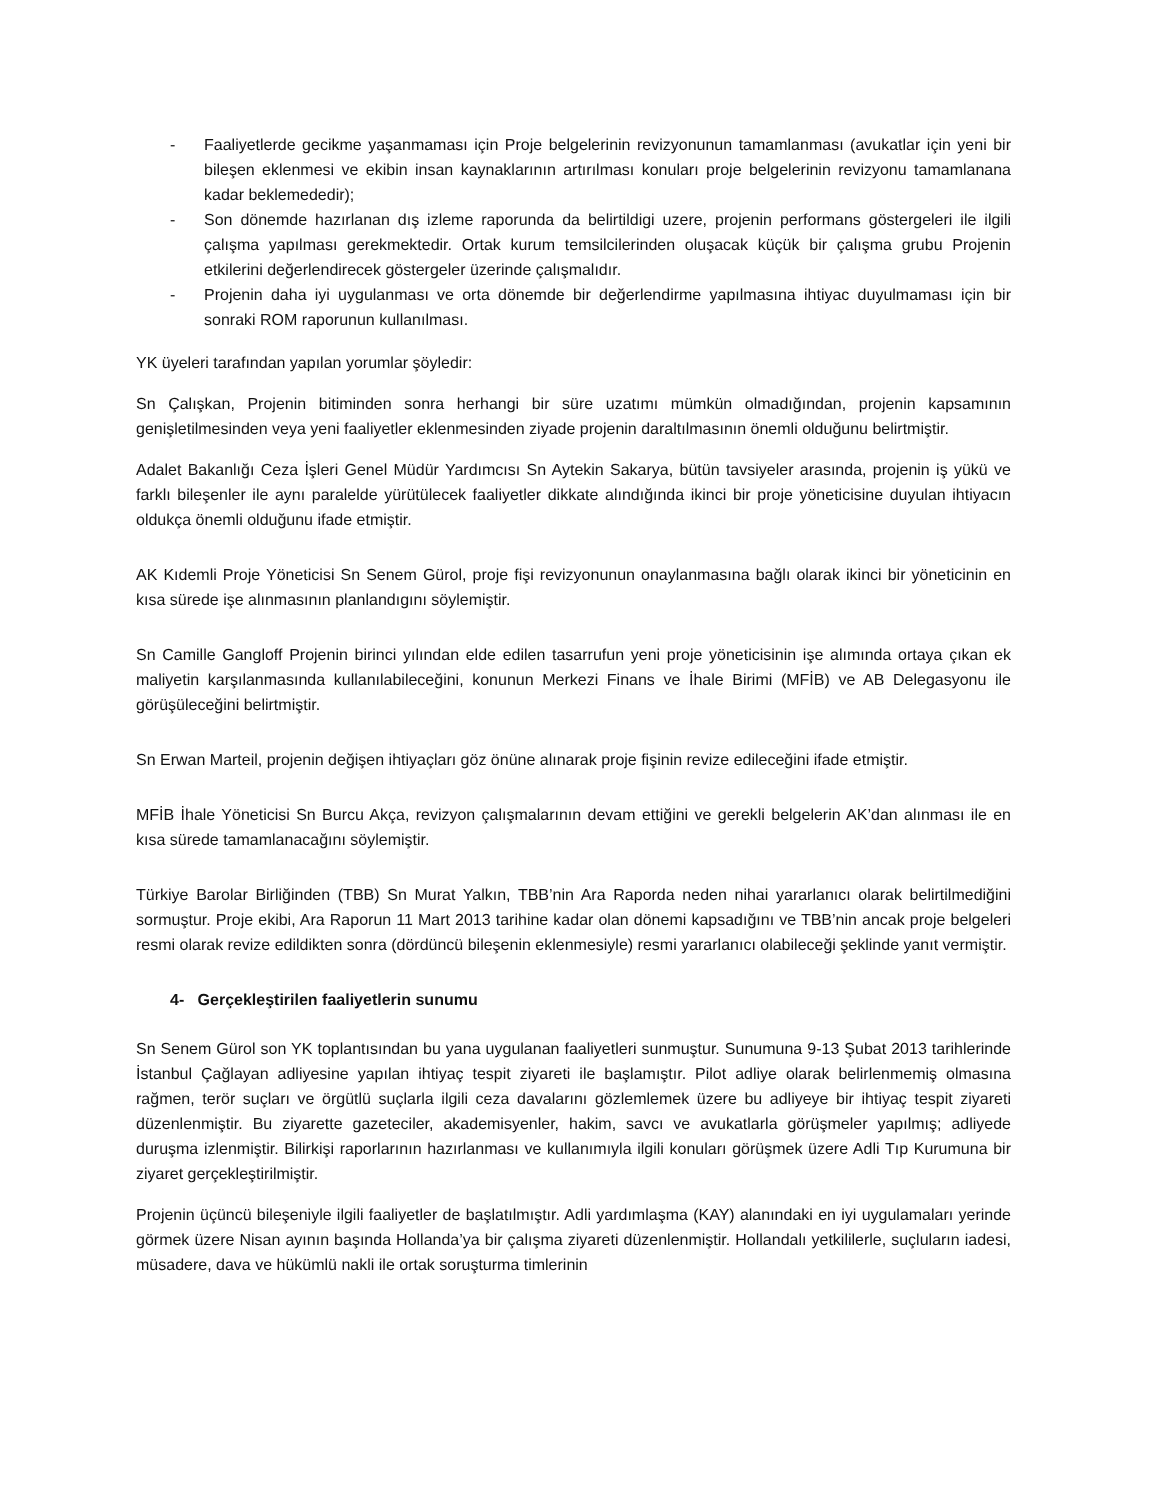- Faaliyetlerde gecikme yaşanmaması için Proje belgelerinin revizyonunun tamamlanması (avukatlar için yeni bir bileşen eklenmesi ve ekibin insan kaynaklarının artırılması konuları proje belgelerinin revizyonu tamamlanana kadar beklemededir);
- Son dönemde hazırlanan dış izleme raporunda da belirtildigi uzere, projenin performans göstergeleri ile ilgili çalışma yapılması gerekmektedir. Ortak kurum temsilcilerinden oluşacak küçük bir çalışma grubu Projenin etkilerini değerlendirecek göstergeler üzerinde çalışmalıdır.
- Projenin daha iyi uygulanması ve orta dönemde bir değerlendirme yapılmasına ihtiyac duyulmaması için bir sonraki ROM raporunun kullanılması.
YK üyeleri tarafından yapılan yorumlar şöyledir:
Sn Çalışkan, Projenin bitiminden sonra herhangi bir süre uzatımı mümkün olmadığından, projenin kapsamının genişletilmesinden veya yeni faaliyetler eklenmesinden ziyade projenin daraltılmasının önemli olduğunu belirtmiştir.
Adalet Bakanlığı Ceza İşleri Genel Müdür Yardımcısı Sn Aytekin Sakarya, bütün tavsiyeler arasında, projenin iş yükü ve farklı bileşenler ile aynı paralelde yürütülecek faaliyetler dikkate alındığında ikinci bir proje yöneticisine duyulan ihtiyacın oldukça önemli olduğunu ifade etmiştir.
AK Kıdemli Proje Yöneticisi Sn Senem Gürol, proje fişi revizyonunun onaylanmasına bağlı olarak ikinci bir yöneticinin en kısa sürede işe alınmasının planlandıgını söylemiştir.
Sn Camille Gangloff Projenin birinci yılından elde edilen tasarrufun yeni proje yöneticisinin işe alımında ortaya çıkan ek maliyetin karşılanmasında kullanılabileceğini, konunun Merkezi Finans ve İhale Birimi (MFİB) ve AB Delegasyonu ile görüşüleceğini belirtmiştir.
Sn Erwan Marteil, projenin değişen ihtiyaçları göz önüne alınarak proje fişinin revize edileceğini ifade etmiştir.
MFİB İhale Yöneticisi Sn Burcu Akça, revizyon çalışmalarının devam ettiğini ve gerekli belgelerin AK’dan alınması ile en kısa sürede tamamlanacağını söylemiştir.
Türkiye Barolar Birliğinden (TBB) Sn Murat Yalkın, TBB’nin Ara Raporda neden nihai yararlanıcı olarak belirtilmediğini sormuştur. Proje ekibi, Ara Raporun 11 Mart 2013 tarihine kadar olan dönemi kapsadığını ve TBB’nin ancak proje belgeleri resmi olarak revize edildikten sonra (dördüncü bileşenin eklenmesiyle) resmi yararlanıcı olabileceği şeklinde yanıt vermiştir.
4- Gerçekleştirilen faaliyetlerin sunumu
Sn Senem Gürol son YK toplantısından bu yana uygulanan faaliyetleri sunmuştur. Sunumuna 9-13 Şubat 2013 tarihlerinde İstanbul Çağlayan adliyesine yapılan ihtiyaç tespit ziyareti ile başlamıştır. Pilot adliye olarak belirlenmemiş olmasına rağmen, terör suçları ve örgütlü suçlarla ilgili ceza davalarını gözlemlemek üzere bu adliyeye bir ihtiyaç tespit ziyareti düzenlenmiştir. Bu ziyarette gazeteciler, akademisyenler, hakim, savcı ve avukatlarla görüşmeler yapılmış; adliyede duruşma izlenmiştir. Bilirkişi raporlarının hazırlanması ve kullanımıyla ilgili konuları görüşmek üzere Adli Tıp Kurumuna bir ziyaret gerçekleştirilmiştir.
Projenin üçüncü bileşeniyle ilgili faaliyetler de başlatılmıştır. Adli yardımlaşma (KAY) alanındaki en iyi uygulamaları yerinde görmek üzere Nisan ayının başında Hollanda’ya bir çalışma ziyareti düzenlenmiştir. Hollandalı yetkililerle, suçluların iadesi, müsadere, dava ve hükümlü nakli ile ortak soruşturma timlerinin